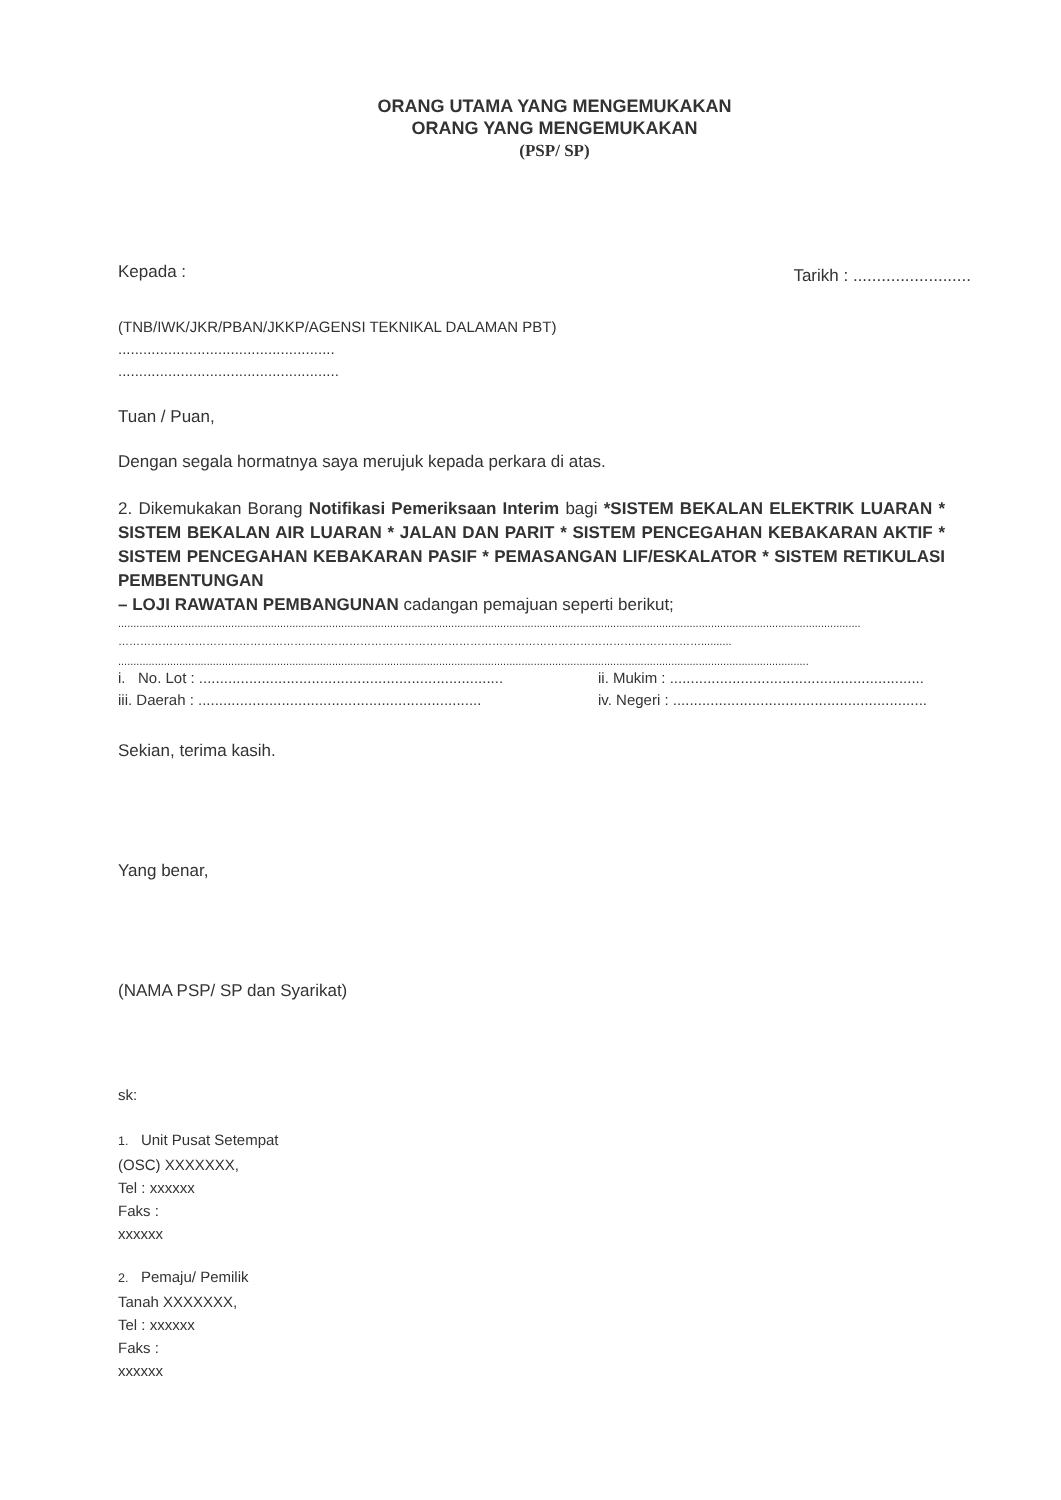ORANG UTAMA YANG MENGEMUKAKAN
ORANG YANG MENGEMUKAKAN
(PSP/ SP)
Kepada : Tarikh : .........................
(TNB/IWK/JKR/PBAN/JKKP/AGENSI TEKNIKAL DALAMAN PBT)
....................................................
.....................................................
Tuan / Puan,
Dengan segala hormatnya saya merujuk kepada perkara di atas.
2. Dikemukakan Borang Notifikasi Pemeriksaan Interim bagi *SISTEM BEKALAN ELEKTRIK LUARAN * SISTEM BEKALAN AIR LUARAN * JALAN DAN PARIT * SISTEM PENCEGAHAN KEBAKARAN AKTIF * SISTEM PENCEGAHAN KEBAKARAN PASIF * PEMASANGAN LIF/ESKALATOR * SISTEM RETIKULASI PEMBENTUNGAN
– LOJI RAWATAN PEMBANGUNAN cadangan pemajuan seperti berikut;
...................................................................................................................................................................................................................................................
……………………………………………………………………………………………………………………………………………..........
..................................................................................................................................................................................................................................
i. No. Lot : ......................................................................... ii. Mukim : ............................................................. iii. Daerah : .................................................................... iv. Negeri : .............................................................
Sekian, terima kasih.
Yang benar,
(NAMA PSP/ SP dan Syarikat)
sk:
1. Unit Pusat Setempat
(OSC) XXXXXXX,
Tel : xxxxxx
Faks :
xxxxxx
2. Pemaju/ Pemilik
Tanah XXXXXXX,
Tel : xxxxxx
Faks :
xxxxxx